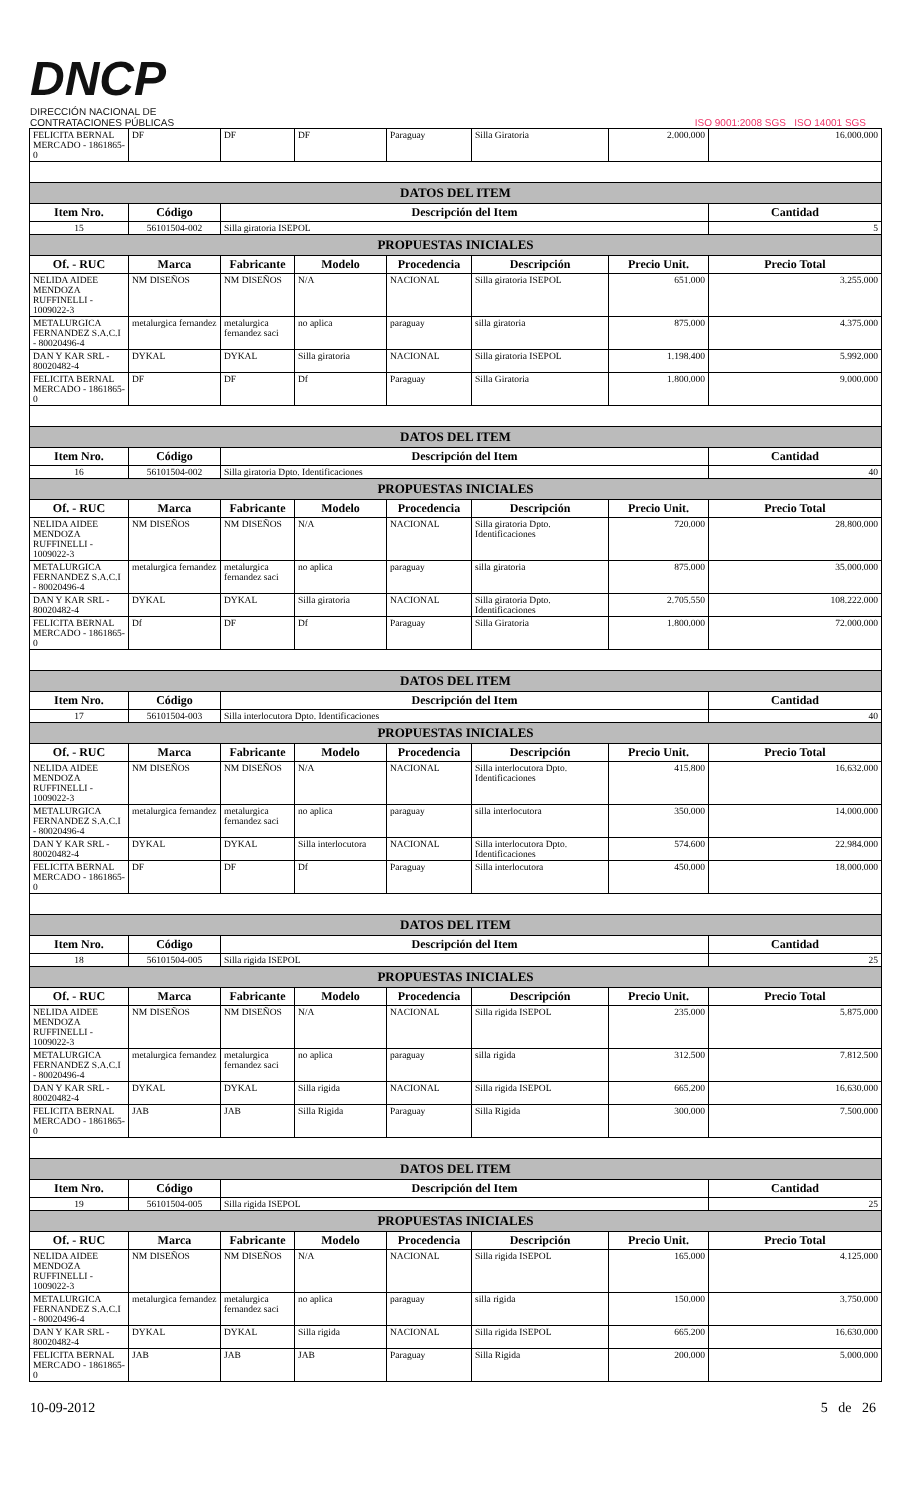DNCP
DIRECCIÓN NACIONAL DE
CONTRATACIONES PÚBLICAS
ISO 9001:2008 SGS ISO 14001 SGS
| FELICITA BERNAL MERCADO - 1861865-0 | DF | DF | DF | Paraguay | Silla Giratoria | 2.000.000 | 16.000.000 |
| DATOS DEL ITEM | | | | | | | |
| Item Nro. | Código | Descripción del Item | | | | | Cantidad |
| 15 | 56101504-002 | Silla giratoria ISEPOL | | | | | 5 |
| PROPUESTAS INICIALES | | | | | | | |
| Of. - RUC | Marca | Fabricante | Modelo | Procedencia | Descripción | Precio Unit. | Precio Total |
| NELIDA AIDEE MENDOZA RUFFINELLI - 1009022-3 | NM DISEÑOS | NM DISEÑOS | N/A | NACIONAL | Silla giratoria ISEPOL | 651.000 | 3.255.000 |
| METALURGICA FERNANDEZ S.A.C.I - 80020496-4 | metalurgica fernandez | metalurgica fernandez saci | no aplica | paraguay | silla giratoria | 875.000 | 4.375.000 |
| DAN Y KAR SRL - 80020482-4 | DYKAL | DYKAL | Silla giratoria | NACIONAL | Silla giratoria ISEPOL | 1.198.400 | 5.992.000 |
| FELICITA BERNAL MERCADO - 1861865-0 | DF | DF | Df | Paraguay | Silla Giratoria | 1.800.000 | 9.000.000 |
| DATOS DEL ITEM | | | | | | | |
| Item Nro. | Código | Descripción del Item | | | | | Cantidad |
| 16 | 56101504-002 | Silla giratoria Dpto. Identificaciones | | | | | 40 |
| PROPUESTAS INICIALES | | | | | | | |
| Of. - RUC | Marca | Fabricante | Modelo | Procedencia | Descripción | Precio Unit. | Precio Total |
| NELIDA AIDEE MENDOZA RUFFINELLI - 1009022-3 | NM DISEÑOS | NM DISEÑOS | N/A | NACIONAL | Silla giratoria Dpto. Identificaciones | 720.000 | 28.800.000 |
| METALURGICA FERNANDEZ S.A.C.I - 80020496-4 | metalurgica fernandez | metalurgica fernandez saci | no aplica | paraguay | silla giratoria | 875.000 | 35.000.000 |
| DAN Y KAR SRL - 80020482-4 | DYKAL | DYKAL | Silla giratoria | NACIONAL | Silla giratoria Dpto. Identificaciones | 2.705.550 | 108.222.000 |
| FELICITA BERNAL MERCADO - 1861865-0 | Df | DF | Df | Paraguay | Silla Giratoria | 1.800.000 | 72.000.000 |
| DATOS DEL ITEM | | | | | | | |
| Item Nro. | Código | Descripción del Item | | | | | Cantidad |
| 17 | 56101504-003 | Silla interlocutora Dpto. Identificaciones | | | | | 40 |
| PROPUESTAS INICIALES | | | | | | | |
| Of. - RUC | Marca | Fabricante | Modelo | Procedencia | Descripción | Precio Unit. | Precio Total |
| NELIDA AIDEE MENDOZA RUFFINELLI - 1009022-3 | NM DISEÑOS | NM DISEÑOS | N/A | NACIONAL | Silla interlocutora Dpto. Identificaciones | 415.800 | 16.632.000 |
| METALURGICA FERNANDEZ S.A.C.I - 80020496-4 | metalurgica fernandez | metalurgica fernandez saci | no aplica | paraguay | silla interlocutora | 350.000 | 14.000.000 |
| DAN Y KAR SRL - 80020482-4 | DYKAL | DYKAL | Silla interlocutora | NACIONAL | Silla interlocutora Dpto. Identificaciones | 574.600 | 22.984.000 |
| FELICITA BERNAL MERCADO - 1861865-0 | DF | DF | Df | Paraguay | Silla interlocutora | 450.000 | 18.000.000 |
| DATOS DEL ITEM | | | | | | | |
| Item Nro. | Código | Descripción del Item | | | | | Cantidad |
| 18 | 56101504-005 | Silla rigida ISEPOL | | | | | 25 |
| PROPUESTAS INICIALES | | | | | | | |
| Of. - RUC | Marca | Fabricante | Modelo | Procedencia | Descripción | Precio Unit. | Precio Total |
| NELIDA AIDEE MENDOZA RUFFINELLI - 1009022-3 | NM DISEÑOS | NM DISEÑOS | N/A | NACIONAL | Silla rigida ISEPOL | 235.000 | 5.875.000 |
| METALURGICA FERNANDEZ S.A.C.I - 80020496-4 | metalurgica fernandez | metalurgica fernandez saci | no aplica | paraguay | silla rigida | 312.500 | 7.812.500 |
| DAN Y KAR SRL - 80020482-4 | DYKAL | DYKAL | Silla rigida | NACIONAL | Silla rigida ISEPOL | 665.200 | 16.630.000 |
| FELICITA BERNAL MERCADO - 1861865-0 | JAB | JAB | Silla Rigida | Paraguay | Silla Rigida | 300.000 | 7.500.000 |
| DATOS DEL ITEM | | | | | | | |
| Item Nro. | Código | Descripción del Item | | | | | Cantidad |
| 19 | 56101504-005 | Silla rigida ISEPOL | | | | | 25 |
| PROPUESTAS INICIALES | | | | | | | |
| Of. - RUC | Marca | Fabricante | Modelo | Procedencia | Descripción | Precio Unit. | Precio Total |
| NELIDA AIDEE MENDOZA RUFFINELLI - 1009022-3 | NM DISEÑOS | NM DISEÑOS | N/A | NACIONAL | Silla rigida ISEPOL | 165.000 | 4.125.000 |
| METALURGICA FERNANDEZ S.A.C.I - 80020496-4 | metalurgica fernandez | metalurgica fernandez saci | no aplica | paraguay | silla rigida | 150.000 | 3.750.000 |
| DAN Y KAR SRL - 80020482-4 | DYKAL | DYKAL | Silla rigida | NACIONAL | Silla rigida ISEPOL | 665.200 | 16.630.000 |
| FELICITA BERNAL MERCADO - 1861865-0 | JAB | JAB | JAB | Paraguay | Silla Rigida | 200.000 | 5.000.000 |
10-09-2012 5 de 26